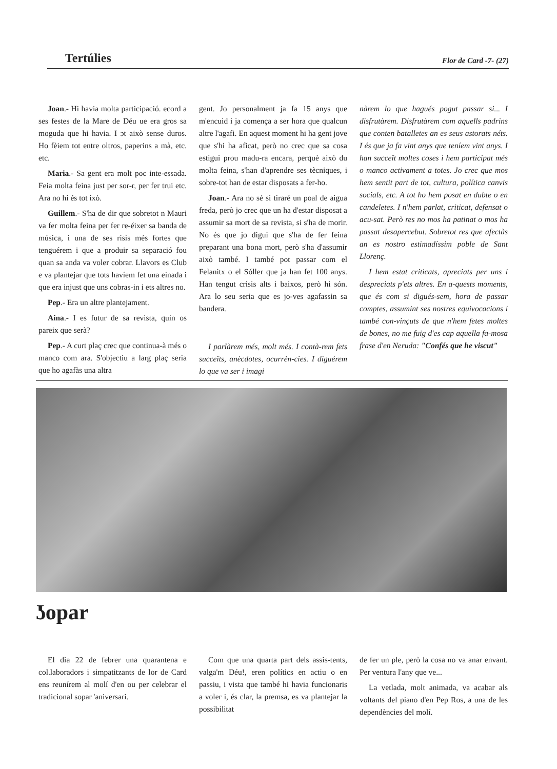Tertúlies Flor de Card -7- (27)
Joan.- Hi havia molta participació. ecord a ses festes de la Mare de Déu ue era gros sa moguda que hi havia. I ɔt això sense duros. Ho fèiem tot entre oltros, paperins a mà, etc. etc.
Maria.- Sa gent era molt poc inte-essada. Feia molta feina just per sor-r, per fer trui etc. Ara no hi és tot ixò.
Guillem.- S'ha de dir que sobretot n Mauri va fer molta feina per fer re-éixer sa banda de música, i una de ses risis més fortes que tenguérem i que a produir sa separació fou quan sa anda va voler cobrar. Llavors es Club e va plantejar que tots havíem fet una einada i que era injust que uns cobras-in i ets altres no.
Pep.- Era un altre plantejament.
Aina.- I es futur de sa revista, quin os pareix que serà?
Pep.- A curt plaç crec que continua-à més o manco com ara. S'objectiu a larg plaç seria que ho agafàs una altra
gent. Jo personalment ja fa 15 anys que m'encuid i ja comença a ser hora que qualcun altre l'agafi. En aquest moment hi ha gent jove que s'hi ha aficat, però no crec que sa cosa estigui prou madu-ra encara, perquè això du molta feina, s'han d'aprendre ses tècniques, i sobre-tot han de estar disposats a fer-ho.
Joan.- Ara no sé si tiraré un poal de aigua freda, però jo crec que un ha d'estar disposat a assumir sa mort de sa revista, si s'ha de morir. No és que jo digui que s'ha de fer feina preparant una bona mort, però s'ha d'assumir això també. I també pot passar com el Felanitx o el Sóller que ja han fet 100 anys. Han tengut crisis alts i baixos, però hi són. Ara lo seu seria que es jo-ves agafassin sa bandera.
I parlàrem més, molt més. I contà-rem fets succeïts, anècdotes, ocurrèn-cies. I diguérem lo que va ser i imagi
nàrem lo que hagués pogut passar si... I disfrutàrem. Disfrutàrem com aquells padrins que conten batalletes an es seus astorats néts. I és que ja fa vint anys que teníem vint anys. I han succeït moltes coses i hem participat més o manco activament a totes. Jo crec que mos hem sentit part de tot, cultura, política canvis socials, etc. A tot ho hem posat en dubte o en candeletes. I n'hem parlat, criticat, defensat o acu-sat. Però res no mos ha patinat o mos ha passat desapercebut. Sobretot res que afectàs an es nostro estimadíssim poble de Sant Llorenç.
I hem estat criticats, apreciats per uns i despreciats p'ets altres. En a-quests moments, que és com si digués-sem, hora de passar comptes, assumint ses nostres equivocacions i també con-vinçuts de que n'hem fetes moltes de bones, no me fuig d'es cap aquella fa-mosa frase d'en Neruda: "Confés que he viscut"
ʖopar
El dia 22 de febrer una quarantena e col.laboradors i simpatitzants de lor de Card ens reunírem al molí d'en ou per celebrar el tradicional sopar 'aniversari.
Com que una quarta part dels assis-tents, valga'm Déu!, eren polítics en actiu o en passiu, i vista que també hi havia funcionaris a voler i, és clar, la premsa, es va plantejar la possibilitat
de fer un ple, però la cosa no va anar envant. Per ventura l'any que ve...
La vetlada, molt animada, va acabar als voltants del piano d'en Pep Ros, a una de les dependències del molí.